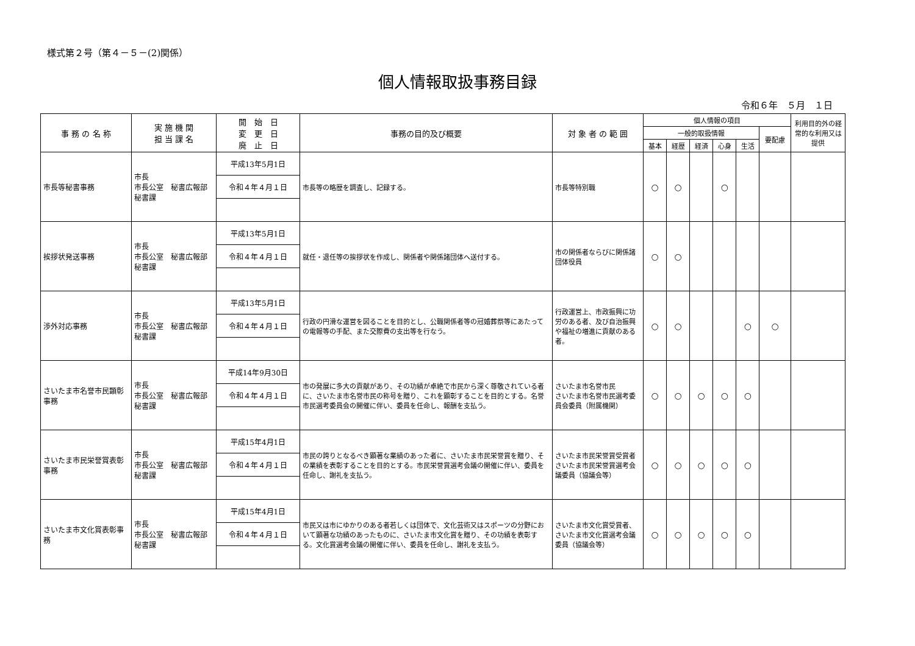様式第２号（第４－５－(2)関係）
個人情報取扱事務目録
令和６年　５月　１日
| 事 務 の 名 称 | 実 施 機 関 担 当 課 名 | 開 始 日 変 更 日 廃 止 日 | 事務の目的及び概要 | 対 象 者 の 範 囲 | 個人情報の項目 | | | | | | 利用目的外の経常的な利用又は提供 |
| --- | --- | --- | --- | --- | --- | --- | --- | --- | --- | --- | --- |
| | | | | | 一般的取扱情報 | | | | | 要配慮 | |
| | | | | | 基本 | 経歴 | 経済 | 心身 | 生活 | | |
| 市長等秘書事務 | 市長 市長公室 秘書広報部 秘書課 | 平成13年5月1日 | 市長等の略歴を調査し、記録する。 | 市長等特別職 | ○ | ○ | | ○ | | | |
| | | 令和４年４月１日 | | | | | | | | | |
| 挨拶状発送事務 | 市長 市長公室 秘書広報部 秘書課 | 平成13年5月1日 | 就任・退任等の挨拶状を作成し、関係者や関係諸団体へ送付する。 | 市の関係者ならびに関係諸団体役員 | ○ | ○ | | | | | |
| | | 令和４年４月１日 | | | | | | | | | |
| 渉外対応事務 | 市長 市長公室 秘書広報部 秘書課 | 平成13年5月1日 | 行政の円滑な運営を図ることを目的とし、公職関係者等の冠婚葬祭等にあたっての電報等の手配、また交際費の支出等を行なう。 | 行政運営上、市政振興に功労のある者、及び自治振興や福祉の増進に貢献のある者。 | ○ | ○ | | | ○ | ○ | |
| | | 令和４年４月１日 | | | | | | | | | |
| さいたま市名誉市民顕彰事務 | 市長 市長公室 秘書広報部 秘書課 | 平成14年9月30日 | 市の発展に多大の貢献があり、その功績が卓絶で市民から深く尊敬されている者に、さいたま市名誉市民の称号を贈り、これを顕彰することを目的とする。名誉市民選考委員会の開催に伴い、委員を任命し、報酬を支払う。 | さいたま市名誉市民 さいたま市名誉市民選考委員会委員（附属機関） | ○ | ○ | ○ | ○ | ○ | | |
| | | 令和４年４月１日 | | | | | | | | | |
| さいたま市民栄誉賞表彰事務 | 市長 市長公室 秘書広報部 秘書課 | 平成15年4月1日 | 市民の誇りとなるべき顕著な業績のあった者に、さいたま市民栄誉賞を贈り、その業績を表彰することを目的とする。市民栄誉賞選考会議の開催に伴い、委員を任命し、謝礼を支払う。 | さいたま市民栄誉賞受賞者 さいたま市民栄誉賞選考会議委員（協議会等） | ○ | ○ | ○ | ○ | ○ | | |
| | | 令和４年４月１日 | | | | | | | | | |
| さいたま市文化賞表彰事務 | 市長 市長公室 秘書広報部 秘書課 | 平成15年4月1日 | 市民又は市にゆかりのある者若しくは団体で、文化芸術又はスポーツの分野において顕著な功績のあったものに、さいたま市文化賞を贈り、その功績を表彰する。文化賞選考会議の開催に伴い、委員を任命し、謝礼を支払う。 | さいたま市文化賞受賞者、 さいたま市文化賞選考会議委員（協議会等） | ○ | ○ | ○ | ○ | ○ | | |
| | | 令和４年４月１日 | | | | | | | | | |